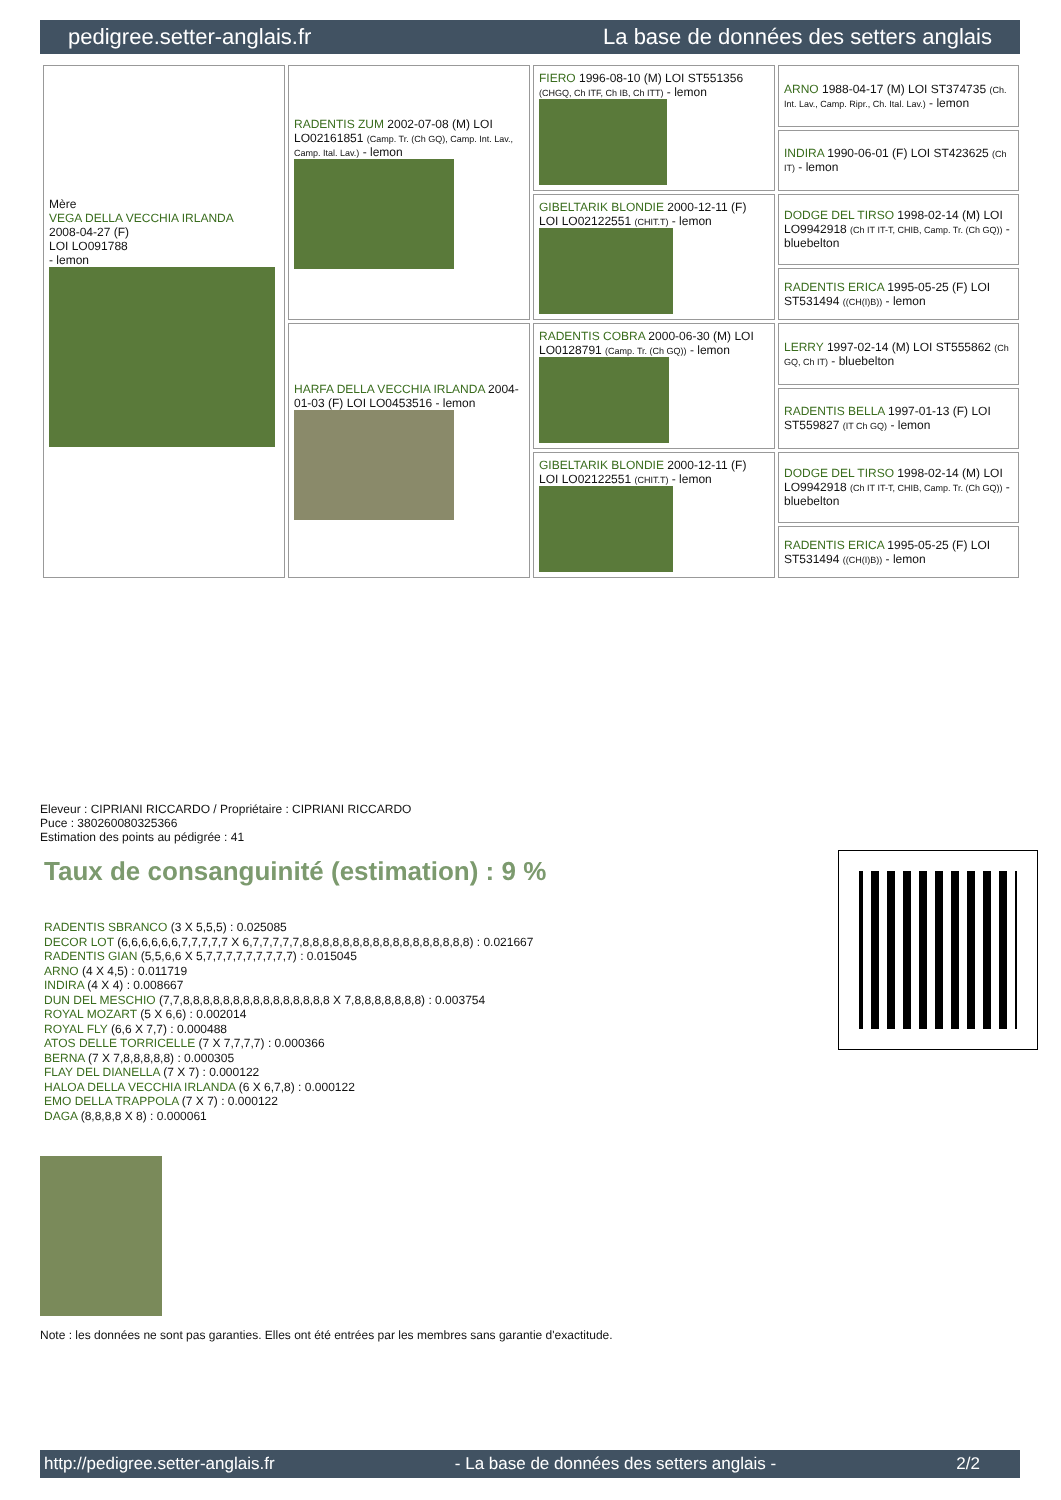pedigree.setter-anglais.fr La base de données des setters anglais
| Mère VEGA DELLA VECCHIA IRLANDA 2008-04-27 (F) LOI LO091788 - lemon | RADENTIS ZUM 2002-07-08 (M) LOI LO02161851 (Camp. Tr. (Ch GQ), Camp. Int. Lav., Camp. Ital. Lav.) - lemon | FIERO 1996-08-10 (M) LOI ST551356 (CHGQ, Ch ITF, Ch IB, Ch ITT) - lemon | ARNO 1988-04-17 (M) LOI ST374735 (Ch. Int. Lav., Camp. Ripr., Ch. Ital. Lav.) - lemon |
| | | | INDIRA 1990-06-01 (F) LOI ST423625 (Ch IT) - lemon |
| | | GIBELTARIK BLONDIE 2000-12-11 (F) LOI LO02122551 (CHIT.T) - lemon | DODGE DEL TIRSO 1998-02-14 (M) LOI LO9942918 (Ch IT IT-T, CHIB, Camp. Tr. (Ch GQ)) - bluebelton |
| | | | RADENTIS ERICA 1995-05-25 (F) LOI ST531494 ((CH(I)B)) - lemon |
| | HARFA DELLA VECCHIA IRLANDA 2004-01-03 (F) LOI LO0453516 - lemon | RADENTIS COBRA 2000-06-30 (M) LOI LO0128791 (Camp. Tr. (Ch GQ)) - lemon | LERRY 1997-02-14 (M) LOI ST555862 (Ch GQ, Ch IT) - bluebelton |
| | | | RADENTIS BELLA 1997-01-13 (F) LOI ST559827 (IT Ch GQ) - lemon |
| | | GIBELTARIK BLONDIE 2000-12-11 (F) LOI LO02122551 (CHIT.T) - lemon | DODGE DEL TIRSO 1998-02-14 (M) LOI LO9942918 (Ch IT IT-T, CHIB, Camp. Tr. (Ch GQ)) - bluebelton |
| | | | RADENTIS ERICA 1995-05-25 (F) LOI ST531494 ((CH(I)B)) - lemon |
Eleveur : CIPRIANI RICCARDO / Propriétaire : CIPRIANI RICCARDO
Puce : 380260080325366
Estimation des points au pédigrée : 41
Taux de consanguinité (estimation) : 9 %
RADENTIS SBRANCO (3 X 5,5,5) : 0.025085
DECOR LOT (6,6,6,6,6,6,7,7,7,7,7 X 6,7,7,7,7,7,8,8,8,8,8,8,8,8,8,8,8,8,8,8,8,8,8) : 0.021667
RADENTIS GIAN (5,5,6,6 X 5,7,7,7,7,7,7,7,7,7) : 0.015045
ARNO (4 X 4,5) : 0.011719
INDIRA (4 X 4) : 0.008667
DUN DEL MESCHIO (7,7,8,8,8,8,8,8,8,8,8,8,8,8,8,8,8 X 7,8,8,8,8,8,8,8) : 0.003754
ROYAL MOZART (5 X 6,6) : 0.002014
ROYAL FLY (6,6 X 7,7) : 0.000488
ATOS DELLE TORRICELLE (7 X 7,7,7,7) : 0.000366
BERNA (7 X 7,8,8,8,8,8) : 0.000305
FLAY DEL DIANELLA (7 X 7) : 0.000122
HALOA DELLA VECCHIA IRLANDA (6 X 6,7,8) : 0.000122
EMO DELLA TRAPPOLA (7 X 7) : 0.000122
DAGA (8,8,8,8 X 8) : 0.000061
Note : les données ne sont pas garanties. Elles ont été entrées par les membres sans garantie d'exactitude.
http://pedigree.setter-anglais.fr - La base de données des setters anglais - 2/2